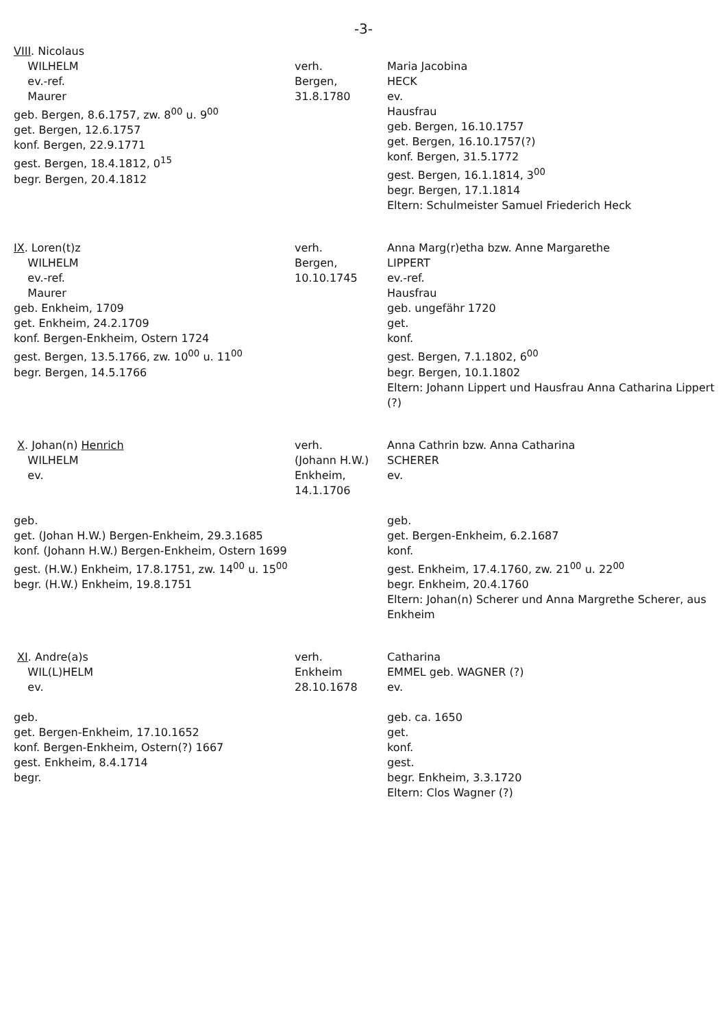-3-
VIII. Nicolaus
WILHELM
ev.-ref.
Maurer
geb. Bergen, 8.6.1757, zw. 8<sup>00</sup> u. 9<sup>00</sup>
get. Bergen, 12.6.1757
konf. Bergen, 22.9.1771
gest. Bergen, 18.4.1812, 0<sup>15</sup>
begr. Bergen, 20.4.1812
verh.
Bergen,
31.8.1780
Maria Jacobina
HECK
ev.
Hausfrau
geb. Bergen, 16.10.1757
get. Bergen, 16.10.1757(?)
konf. Bergen, 31.5.1772
gest. Bergen, 16.1.1814, 3<sup>00</sup>
begr. Bergen, 17.1.1814
Eltern: Schulmeister Samuel Friederich Heck
IX. Loren(t)z
WILHELM
ev.-ref.
Maurer
geb. Enkheim, 1709
get. Enkheim, 24.2.1709
konf. Bergen-Enkheim, Ostern 1724
gest. Bergen, 13.5.1766, zw. 10<sup>00</sup> u. 11<sup>00</sup>
begr. Bergen, 14.5.1766
verh.
Bergen,
10.10.1745
Anna Marg(r)etha bzw. Anne Margarethe
LIPPERT
ev.-ref.
Hausfrau
geb. ungefähr 1720
get.
konf.
gest. Bergen, 7.1.1802, 6<sup>00</sup>
begr. Bergen, 10.1.1802
Eltern: Johann Lippert und Hausfrau Anna Catharina Lippert (?)
X. Johan(n) Henrich
WILHELM
ev.
geb.
get. (Johan H.W.) Bergen-Enkheim, 29.3.1685
konf. (Johann H.W.) Bergen-Enkheim, Ostern 1699
gest. (H.W.) Enkheim, 17.8.1751, zw. 14<sup>00</sup> u. 15<sup>00</sup>
begr. (H.W.) Enkheim, 19.8.1751
verh.
(Johann H.W.)
Enkheim,
14.1.1706
Anna Cathrin bzw. Anna Catharina
SCHERER
ev.
geb.
get. Bergen-Enkheim, 6.2.1687
konf.
gest. Enkheim, 17.4.1760, zw. 21<sup>00</sup> u. 22<sup>00</sup>
begr. Enkheim, 20.4.1760
Eltern: Johan(n) Scherer und Anna Margrethe Scherer, aus Enkheim
XI. Andre(a)s
WIL(L)HELM
ev.
geb.
get. Bergen-Enkheim, 17.10.1652
konf. Bergen-Enkheim, Ostern(?) 1667
gest. Enkheim, 8.4.1714
begr.
verh.
Enkheim
28.10.1678
Catharina
EMMEL geb. WAGNER (?)
ev.
geb. ca. 1650
get.
konf.
gest.
begr. Enkheim, 3.3.1720
Eltern: Clos Wagner (?)